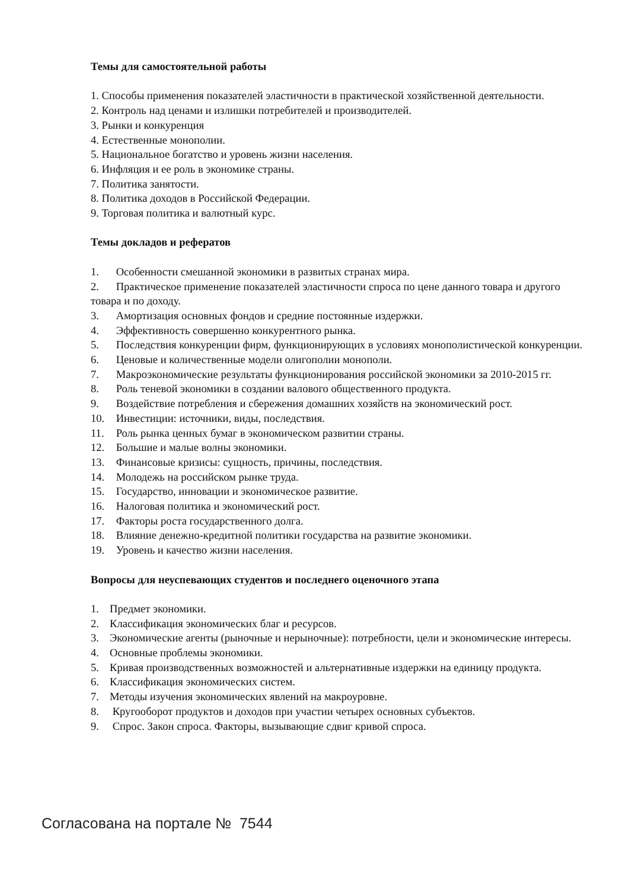Темы для самостоятельной работы
1. Способы применения показателей эластичности в практической хозяйственной деятельности.
2. Контроль над ценами и излишки потребителей и производителей.
3. Рынки и конкуренция
4. Естественные монополии.
5. Национальное богатство и уровень жизни населения.
6. Инфляция и ее роль в экономике страны.
7. Политика занятости.
8. Политика доходов в Российской Федерации.
9. Торговая политика и валютный курс.
Темы докладов и рефератов
1. Особенности смешанной экономики в развитых странах мира.
2. Практическое применение показателей эластичности спроса по цене данного товара и другого товара и по доходу.
3. Амортизация основных фондов и средние постоянные издержки.
4. Эффективность совершенно конкурентного рынка.
5. Последствия конкуренции фирм, функционирующих в условиях монополистической конкуренции.
6. Ценовые и количественные модели олигополии монополи.
7. Макроэкономические результаты функционирования российской экономики за 2010-2015 гг.
8. Роль теневой экономики в создании валового общественного продукта.
9. Воздействие потребления и сбережения домашних хозяйств на экономический рост.
10. Инвестиции: источники, виды, последствия.
11. Роль рынка ценных бумаг в экономическом развитии страны.
12. Большие и малые волны экономики.
13. Финансовые кризисы: сущность, причины, последствия.
14. Молодежь на российском рынке труда.
15. Государство, инновации и экономическое развитие.
16. Налоговая политика и экономический рост.
17. Факторы роста государственного долга.
18. Влияние денежно-кредитной политики государства на развитие экономики.
19. Уровень и качество жизни населения.
Вопросы для неуспевающих студентов и последнего оценочного этапа
1. Предмет экономики.
2. Классификация экономических благ и ресурсов.
3. Экономические агенты (рыночные и нерыночные): потребности, цели и экономические интересы.
4. Основные проблемы экономики.
5. Кривая производственных возможностей и альтернативные издержки на единицу продукта.
6. Классификация экономических систем.
7. Методы изучения экономических явлений на макроуровне.
8. Кругооборот продуктов и доходов при участии четырех основных субъектов.
9. Спрос. Закон спроса. Факторы, вызывающие сдвиг кривой спроса.
Согласована на портале № 7544